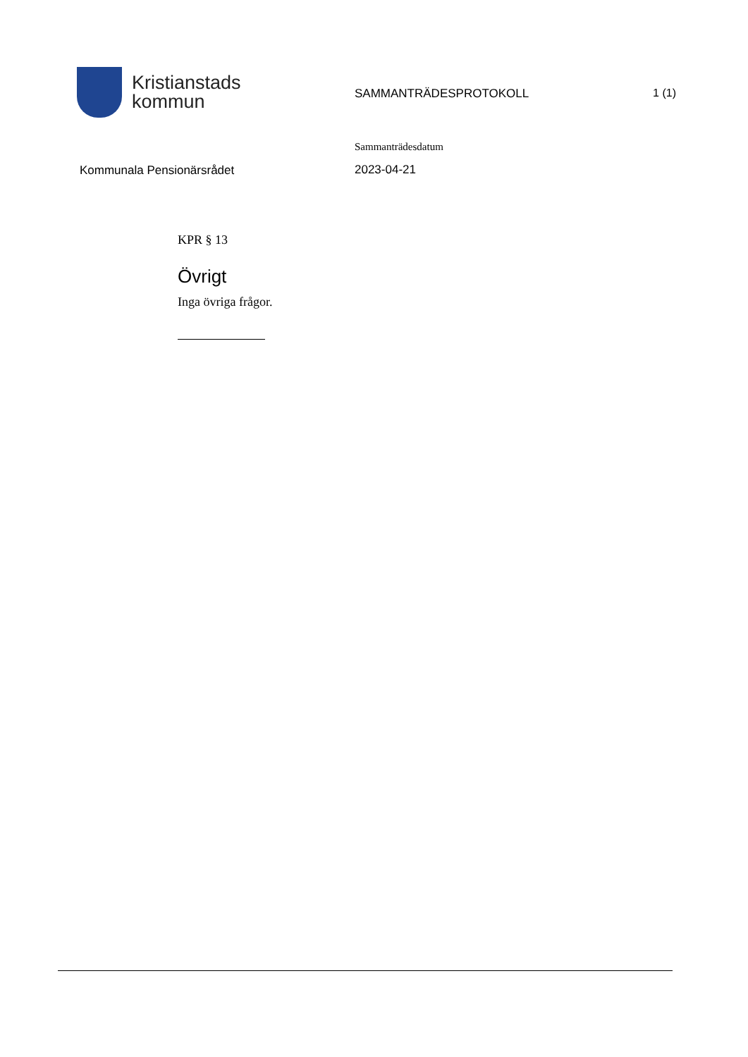Kristianstads
kommun
SAMMANTRÄDESPROTOKOLL 1 (1)
Kommunala Pensionärsrådet
Sammanträdesdatum
2023-04-21
KPR § 13
Övrigt
Inga övriga frågor.